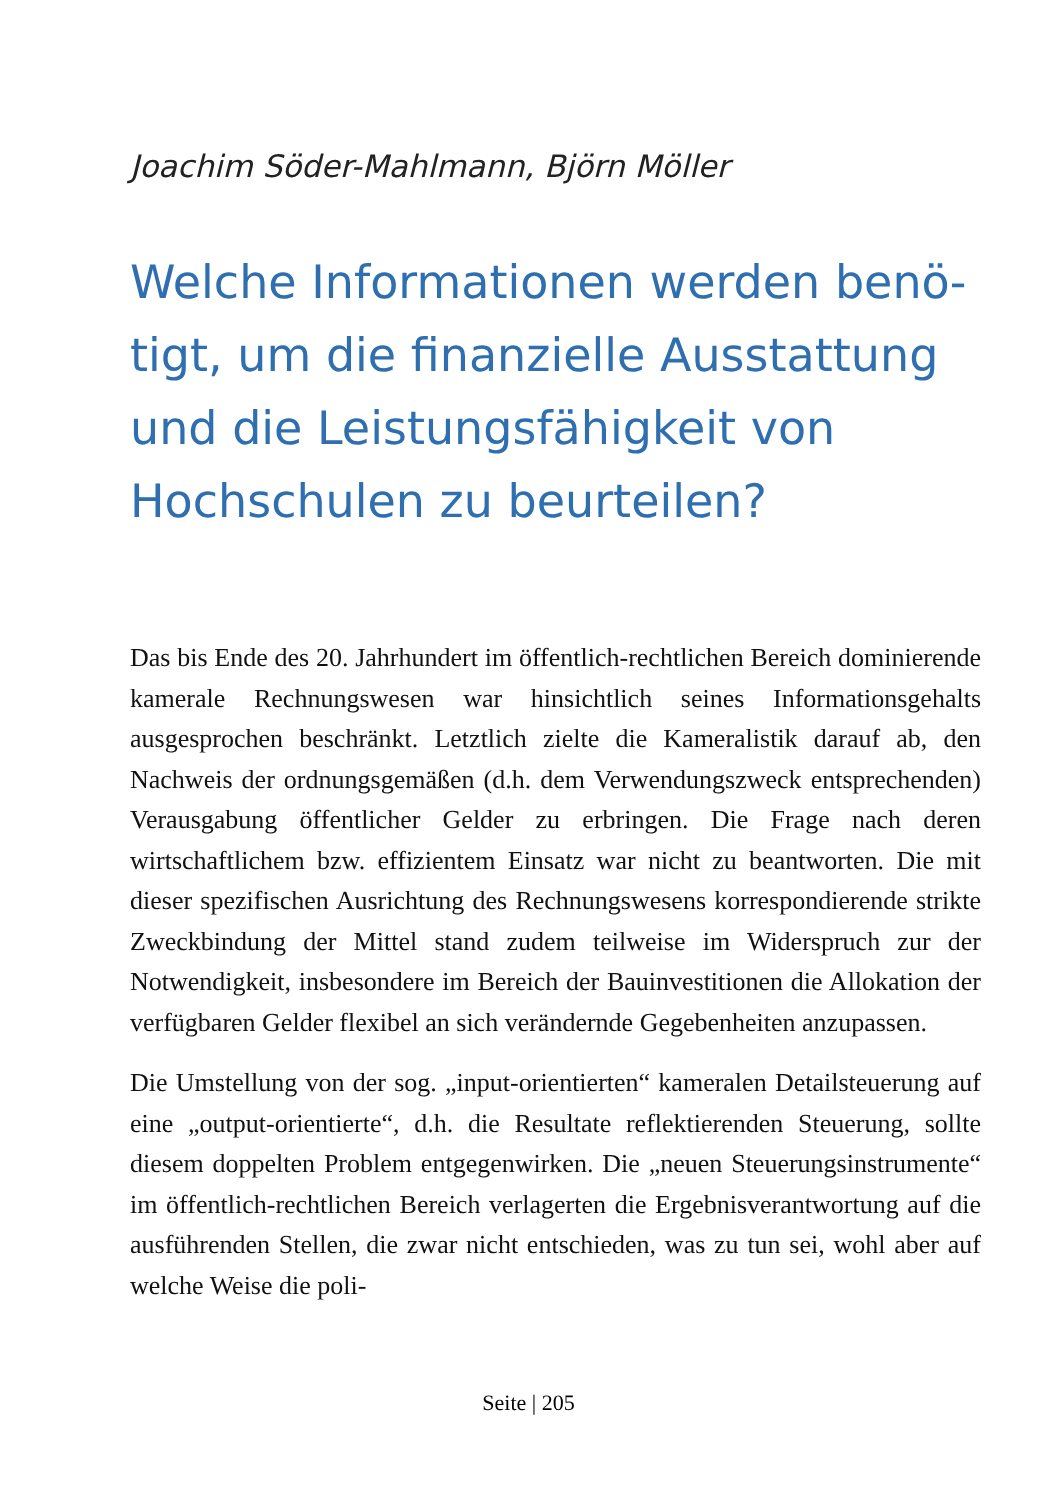Joachim Söder-Mahlmann, Björn Möller
Welche Informationen werden benö­tigt, um die finanzielle Ausstattung und die Leistungsfähigkeit von Hochschulen zu beurteilen?
Das bis Ende des 20. Jahrhundert im öffentlich-rechtlichen Bereich dominierende kamerale Rechnungswesen war hinsichtlich seines Informationsgehalts ausgesprochen beschränkt. Letztlich zielte die Kameralistik darauf ab, den Nachweis der ordnungsgemäßen (d.h. dem Verwendungszweck entsprechenden) Verausgabung öffentlicher Gelder zu erbringen. Die Frage nach deren wirtschaftlichem bzw. effizientem Einsatz war nicht zu beantworten. Die mit dieser spezifischen Ausrichtung des Rechnungswesens korrespondierende strikte Zweckbindung der Mittel stand zudem teilweise im Widerspruch zur der Notwendigkeit, insbesondere im Bereich der Bauinvestitionen die Allokation der verfügbaren Gelder flexibel an sich verändernde Gegebenheiten anzupassen.
Die Umstellung von der sog. „input-orientierten“ kameralen Detailsteuerung auf eine „output-orientierte“, d.h. die Resultate reflektierenden Steuerung, sollte diesem doppelten Problem entgegenwirken. Die „neuen Steuerungsinstrumente“ im öffentlich-rechtlichen Bereich verlagerten die Ergebnisverantwortung auf die ausführenden Stellen, die zwar nicht entschieden, was zu tun sei, wohl aber auf welche Weise die poli-
Seite | 205